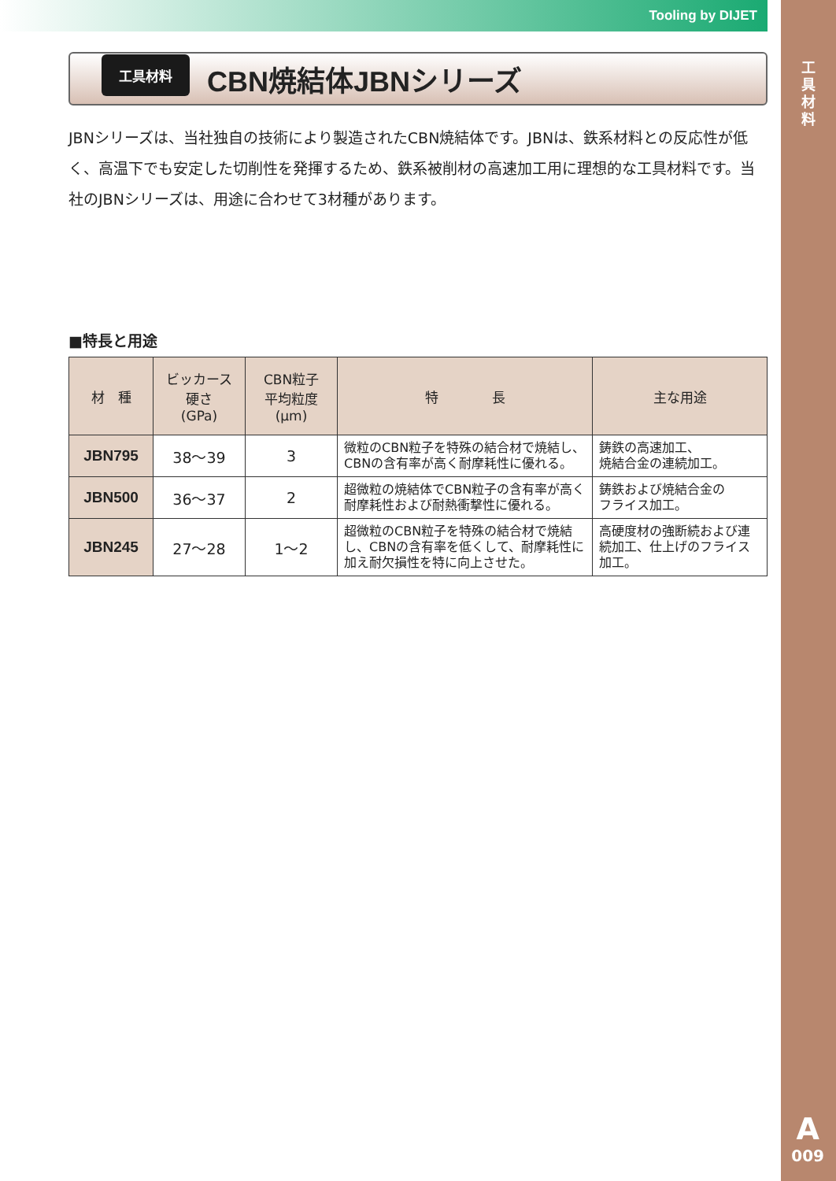Tooling by DIJET
工具材料
A
009
工具材料
CBN焼結体JBNシリーズ
JBNシリーズは、当社独自の技術により製造されたCBN焼結体です。JBNは、鉄系材料との反応性が低く、高温下でも安定した切削性を発揮するため、鉄系被削材の高速加工用に理想的な工具材料です。当社のJBNシリーズは、用途に合わせて3材種があります。
■特長と用途
| 材 種 | ビッカース 硬さ (GPa) | CBN粒子 平均粒度 (μm) | 特 長 | 主な用途 |
| --- | --- | --- | --- | --- |
| JBN795 | 38〜39 | 3 | 微粒のCBN粒子を特殊の結合材で焼結し、CBNの含有率が高く耐摩耗性に優れる。 | 鋳鉄の高速加工、 焼結合金の連続加工。 |
| JBN500 | 36〜37 | 2 | 超微粒の焼結体でCBN粒子の含有率が高く耐摩耗性および耐熱衝撃性に優れる。 | 鋳鉄および焼結合金の フライス加工。 |
| JBN245 | 27〜28 | 1〜2 | 超微粒のCBN粒子を特殊の結合材で焼結し、CBNの含有率を低くして、耐摩耗性に加え耐欠損性を特に向上させた。 | 高硬度材の強断続および連続加工、仕上げのフライス加工。 |